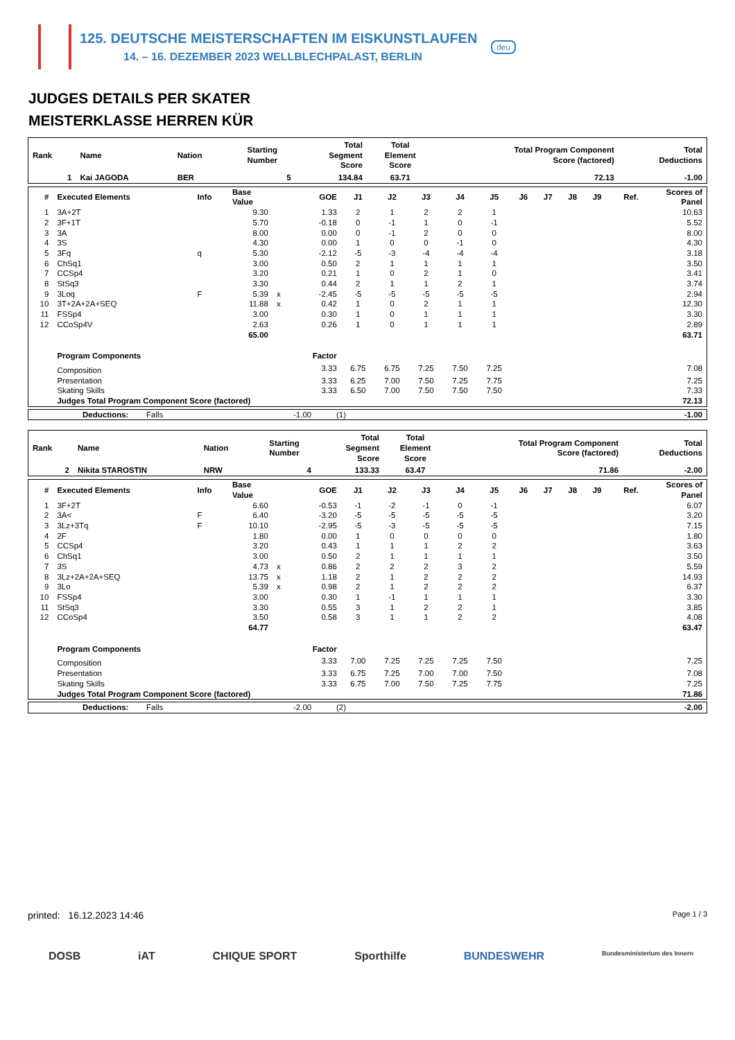125. DEUTSCHE MEISTERSCHAFTEN IM EISKUNSTLAUFEN
14. – 16. DEZEMBER 2023 WELLBLECHPALAST, BERLIN
deu
JUDGES DETAILS PER SKATER
MEISTERKLASSE HERREN KÜR
| Rank | Name | Nation | Starting Number | Total Segment Score | Total Element Score | Total Program Component Score (factored) | Total Deductions |
| 1 | Kai JAGODA | BER | 5 | 134.84 | 63.71 | 72.13 | -1.00 |
| # | Executed Elements | Info | Base Value | | GOE | J1 | J2 | J3 | J4 | J5 | J6 | J7 | J8 | J9 | Ref. | Scores of Panel |
| 1 | 3A+2T | | 9.30 | | 1.33 | 2 | 1 | 2 | 2 | 1 | | | | | | 10.63 |
| 2 | 3F+1T | | 5.70 | | -0.18 | 0 | -1 | 1 | 0 | -1 | | | | | | 5.52 |
| 3 | 3A | | 8.00 | | 0.00 | 0 | -1 | 2 | 0 | 0 | | | | | | 8.00 |
| 4 | 3S | | 4.30 | | 0.00 | 1 | 0 | 0 | -1 | 0 | | | | | | 4.30 |
| 5 | 3Fq | q | 5.30 | | -2.12 | -5 | -3 | -4 | -4 | -4 | | | | | | 3.18 |
| 6 | ChSq1 | | 3.00 | | 0.50 | 2 | 1 | 1 | 1 | 1 | | | | | | 3.50 |
| 7 | CCSp4 | | 3.20 | | 0.21 | 1 | 0 | 2 | 1 | 0 | | | | | | 3.41 |
| 8 | StSq3 | | 3.30 | | 0.44 | 2 | 1 | 1 | 2 | 1 | | | | | | 3.74 |
| 9 | 3Loq | F | 5.39 | x | -2.45 | -5 | -5 | -5 | -5 | -5 | | | | | | 2.94 |
| 10 | 3T+2A+2A+SEQ | | 11.88 | x | 0.42 | 1 | 0 | 2 | 1 | 1 | | | | | | 12.30 |
| 11 | FSSp4 | | 3.00 | | 0.30 | 1 | 0 | 1 | 1 | 1 | | | | | | 3.30 |
| 12 | CCoSp4V | | 2.63 | | 0.26 | 1 | 0 | 1 | 1 | 1 | | | | | | 2.89 |
| | | | 65.00 | | | | | | | | | | | | | 63.71 |
| | Program Components | | | | Factor | | | | | | | | | | | |
| | Composition | | | | 3.33 | 6.75 | 6.75 | 7.25 | 7.50 | 7.25 | | | | | | 7.08 |
| | Presentation | | | | 3.33 | 6.25 | 7.00 | 7.50 | 7.25 | 7.75 | | | | | | 7.25 |
| | Skating Skills | | | | 3.33 | 6.50 | 7.00 | 7.50 | 7.50 | 7.50 | | | | | | 7.33 |
| | Judges Total Program Component Score (factored) | | | | | | | | | | | | | | | 72.13 |
| | Deductions: | Falls | -1.00 | (1) | -1.00 |
| Rank | Name | Nation | Starting Number | Total Segment Score | Total Element Score | Total Program Component Score (factored) | Total Deductions |
| 2 | Nikita STAROSTIN | NRW | 4 | 133.33 | 63.47 | 71.86 | -2.00 |
| # | Executed Elements | Info | Base Value | | GOE | J1 | J2 | J3 | J4 | J5 | J6 | J7 | J8 | J9 | Ref. | Scores of Panel |
| 1 | 3F+2T | | 6.60 | | -0.53 | -1 | -2 | -1 | 0 | -1 | | | | | | 6.07 |
| 2 | 3A< | F | 6.40 | | -3.20 | -5 | -5 | -5 | -5 | -5 | | | | | | 3.20 |
| 3 | 3Lz+3Tq | F | 10.10 | | -2.95 | -5 | -3 | -5 | -5 | -5 | | | | | | 7.15 |
| 4 | 2F | | 1.80 | | 0.00 | 1 | 0 | 0 | 0 | 0 | | | | | | 1.80 |
| 5 | CCSp4 | | 3.20 | | 0.43 | 1 | 1 | 1 | 2 | 2 | | | | | | 3.63 |
| 6 | ChSq1 | | 3.00 | | 0.50 | 2 | 1 | 1 | 1 | 1 | | | | | | 3.50 |
| 7 | 3S | | 4.73 | x | 0.86 | 2 | 2 | 2 | 3 | 2 | | | | | | 5.59 |
| 8 | 3Lz+2A+2A+SEQ | | 13.75 | x | 1.18 | 2 | 1 | 2 | 2 | 2 | | | | | | 14.93 |
| 9 | 3Lo | | 5.39 | x | 0.98 | 2 | 1 | 2 | 2 | 2 | | | | | | 6.37 |
| 10 | FSSp4 | | 3.00 | | 0.30 | 1 | -1 | 1 | 1 | 1 | | | | | | 3.30 |
| 11 | StSq3 | | 3.30 | | 0.55 | 3 | 1 | 2 | 2 | 1 | | | | | | 3.85 |
| 12 | CCoSp4 | | 3.50 | | 0.58 | 3 | 1 | 1 | 2 | 2 | | | | | | 4.08 |
| | | | 64.77 | | | | | | | | | | | | | 63.47 |
| | Program Components | | | | Factor | | | | | | | | | | | |
| | Composition | | | | 3.33 | 7.00 | 7.25 | 7.25 | 7.25 | 7.50 | | | | | | 7.25 |
| | Presentation | | | | 3.33 | 6.75 | 7.25 | 7.00 | 7.00 | 7.50 | | | | | | 7.08 |
| | Skating Skills | | | | 3.33 | 6.75 | 7.00 | 7.50 | 7.25 | 7.75 | | | | | | 7.25 |
| | Judges Total Program Component Score (factored) | | | | | | | | | | | | | | | 71.86 |
| | Deductions: | Falls | -2.00 | (2) | -2.00 |
printed: 16.12.2023 14:46 Page 1 / 3
DOSB iAT CHIQUE SPORT Sporthilfe BUNDESWEHR Bundesministerium des Innern